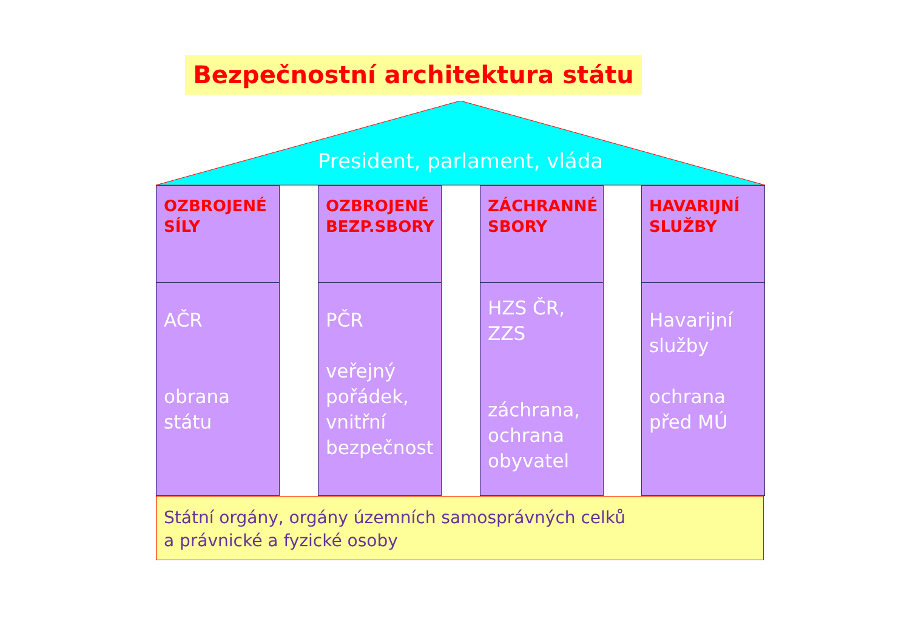Bezpečnostní architektura státu
President, parlament, vláda
OZBROJENÉ SÍLY
AČR
obrana státu
OZBROJENÉ BEZP.SBORY
PČR
veřejný pořádek, vnitřní bezpečnost
ZÁCHRANNÉ SBORY
HZS ČR, ZZS
záchrana, ochrana obyvatel
HAVARIJNÍ SLUŽBY
Havarijní služby
ochrana před MÚ
Státní orgány, orgány územních samosprávných celků
a právnické a fyzické osoby